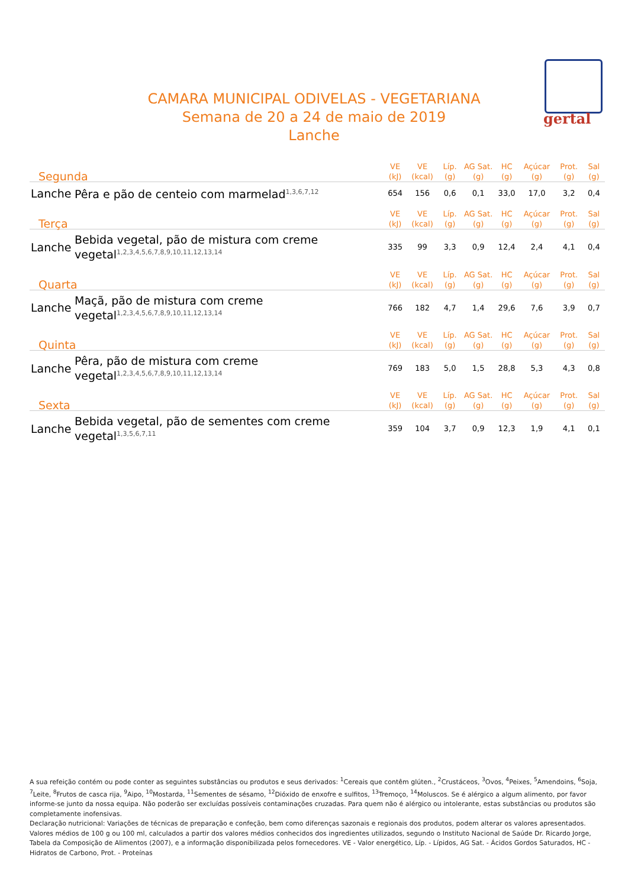gertal
CAMARA MUNICIPAL ODIVELAS - VEGETARIANA
Semana de 20 a 24 de maio de 2019
Lanche
| Segunda | | VE (kJ) | VE (kcal) | Líp. (g) | AG Sat. (g) | HC (g) | Açúcar (g) | Prot. (g) | Sal (g) |
| --- | --- | --- | --- | --- | --- | --- | --- | --- | --- |
| Lanche | Pêra e pão de centeio com marmelad<sup>1,3,6,7,12</sup> | 654 | 156 | 0,6 | 0,1 | 33,0 | 17,0 | 3,2 | 0,4 |
| Terça | | VE (kJ) | VE (kcal) | Líp. (g) | AG Sat. (g) | HC (g) | Açúcar (g) | Prot. (g) | Sal (g) |
| Lanche | Bebida vegetal, pão de mistura com creme vegetal<sup>1,2,3,4,5,6,7,8,9,10,11,12,13,14</sup> | 335 | 99 | 3,3 | 0,9 | 12,4 | 2,4 | 4,1 | 0,4 |
| Quarta | | VE (kJ) | VE (kcal) | Líp. (g) | AG Sat. (g) | HC (g) | Açúcar (g) | Prot. (g) | Sal (g) |
| Lanche | Maçã, pão de mistura com creme vegetal<sup>1,2,3,4,5,6,7,8,9,10,11,12,13,14</sup> | 766 | 182 | 4,7 | 1,4 | 29,6 | 7,6 | 3,9 | 0,7 |
| Quinta | | VE (kJ) | VE (kcal) | Líp. (g) | AG Sat. (g) | HC (g) | Açúcar (g) | Prot. (g) | Sal (g) |
| Lanche | Pêra, pão de mistura com creme vegetal<sup>1,2,3,4,5,6,7,8,9,10,11,12,13,14</sup> | 769 | 183 | 5,0 | 1,5 | 28,8 | 5,3 | 4,3 | 0,8 |
| Sexta | | VE (kJ) | VE (kcal) | Líp. (g) | AG Sat. (g) | HC (g) | Açúcar (g) | Prot. (g) | Sal (g) |
| Lanche | Bebida vegetal, pão de sementes com creme vegetal<sup>1,3,5,6,7,11</sup> | 359 | 104 | 3,7 | 0,9 | 12,3 | 1,9 | 4,1 | 0,1 |
A sua refeição contém ou pode conter as seguintes substâncias ou produtos e seus derivados: <sup>1</sup>Cereais que contêm glúten., <sup>2</sup>Crustáceos, <sup>3</sup>Ovos, <sup>4</sup>Peixes, <sup>5</sup>Amendoins, <sup>6</sup>Soja, <sup>7</sup>Leite, <sup>8</sup>Frutos de casca rija, <sup>9</sup>Aipo, <sup>10</sup>Mostarda, <sup>11</sup>Sementes de sésamo, <sup>12</sup>Dióxido de enxofre e sulfitos, <sup>13</sup>Tremoço, <sup>14</sup>Moluscos. Se é alérgico a algum alimento, por favor informe-se junto da nossa equipa. Não poderão ser excluídas possíveis contaminações cruzadas. Para quem não é alérgico ou intolerante, estas substâncias ou produtos são completamente inofensivas.
Declaração nutricional: Variações de técnicas de preparação e confeção, bem como diferenças sazonais e regionais dos produtos, podem alterar os valores apresentados. Valores médios de 100 g ou 100 ml, calculados a partir dos valores médios conhecidos dos ingredientes utilizados, segundo o Instituto Nacional de Saúde Dr. Ricardo Jorge, Tabela da Composição de Alimentos (2007), e a informação disponibilizada pelos fornecedores. VE - Valor energético, Líp. - Lípidos, AG Sat. - Ácidos Gordos Saturados, HC - Hidratos de Carbono, Prot. - Proteínas